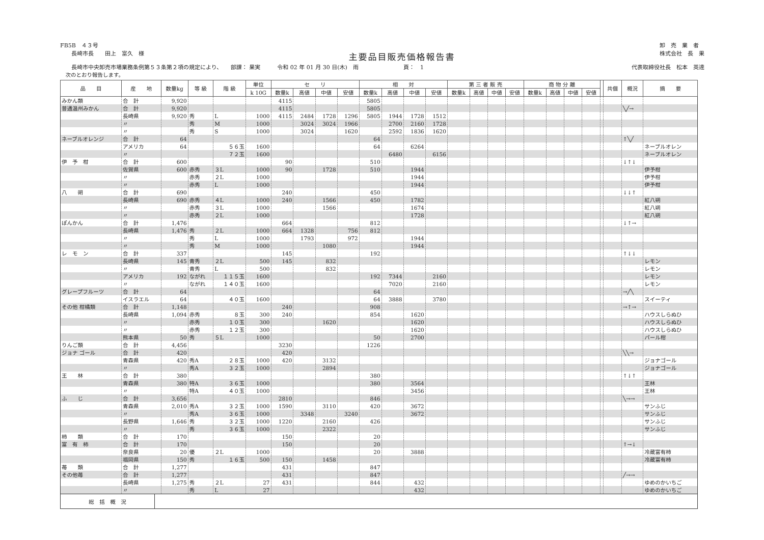FB5B　４３号
　　長崎市長　　田上　富久　様
主要品目販売価格報告書
卸　売　業　者
株式会社　長　果
　　長崎市中央卸売市場業務条例第５３条第２項の規定により、　　部課： 果実　　　令和 02 年 01 月 30 日(木)　雨　　　　　　　　頁：　1
代表取締役社長　松本　英達
　次のとおり報告します。
| 品 目 | 産 地 | 数量kg | 等 級 | 階 級 | 単位 | セ リ | | | | 相 対 | | | | 第 三 者 販 売 | | | | 商 物 分 離 | | | | | 共個 | 概況 | 摘 要 |
| --- | --- | --- | --- | --- | --- | --- | --- | --- | --- | --- | --- | --- | --- | --- | --- | --- | --- | --- | --- | --- | --- | --- | --- | --- | --- |
| | | | | | k 10G | 数量k | 高値 | 中値 | 安値 | 数量k | 高値 | 中値 | 安値 | 数量k | 高値 | 中値 | 安値 | 数量k | 高値 | 中値 | 安値 | | | | |
| みかん類 | 合 計 | 9,920 | | | | 4115 | | | | 5805 | | | | | | | | | | | | | | | |
| 普通温州みかん | 合 計 | 9,920 | | | | 4115 | | | | 5805 | | | | | | | | | | | | | | ╲╱→ | |
| | 長崎県 | 9,920 | 秀 | L | 1000 | 4115 | 2484 | 1728 | 1296 | 5805 | 1944 | 1728 | 1512 | | | | | | | | | | | | |
| | 〃 | | 秀 | M | 1000 | | 3024 | 3024 | 1966 | | 2700 | 2160 | 1728 | | | | | | | | | | | | |
| | 〃 | | 秀 | S | 1000 | | 3024 | | 1620 | | 2592 | 1836 | 1620 | | | | | | | | | | | | |
| ネーブルオレンジ | 合 計 | 64 | | | | | | | | 64 | | | | | | | | | | | | | | ↑╲╱ | |
| | アメリカ | 64 | | ５６玉 | 1600 | | | | | 64 | | 6264 | | | | | | | | | | | | | ネーブルオレン |
| | 〃 | | | ７２玉 | 1600 | | | | | | 6480 | | 6156 | | | | | | | | | | | | ネーブルオレン |
| 伊 予 柑 | 合 計 | 600 | | | | 90 | | | | 510 | | | | | | | | | | | | | | ↓↑↓ | |
| | 佐賀県 | 600 | 赤秀 | ３L | 1000 | 90 | | 1728 | | 510 | | 1944 | | | | | | | | | | | | | 伊予柑 |
| | 〃 | | 赤秀 | ２L | 1000 | | | | | | | 1944 | | | | | | | | | | | | | 伊予柑 |
| | 〃 | | 赤秀 | L | 1000 | | | | | | | 1944 | | | | | | | | | | | | | 伊予柑 |
| 八 朔 | 合 計 | 690 | | | | 240 | | | | 450 | | | | | | | | | | | | | | ↓↓↑ | |
| | 長崎県 | 690 | 赤秀 | ４L | 1000 | 240 | | 1566 | | 450 | | 1782 | | | | | | | | | | | | | 紅八朔 |
| | 〃 | | 赤秀 | ３L | 1000 | | | 1566 | | | | 1674 | | | | | | | | | | | | | 紅八朔 |
| | 〃 | | 赤秀 | ２L | 1000 | | | | | | | 1728 | | | | | | | | | | | | | 紅八朔 |
| ぽんかん | 合 計 | 1,476 | | | | 664 | | | | 812 | | | | | | | | | | | | | | ↓↑→ | |
| | 長崎県 | 1,476 | 秀 | ２L | 1000 | 664 | 1328 | | 756 | 812 | | | | | | | | | | | | | | | |
| | 〃 | | 秀 | L | 1000 | | 1793 | | 972 | | | 1944 | | | | | | | | | | | | | |
| | 〃 | | 秀 | M | 1000 | | | 1080 | | | | 1944 | | | | | | | | | | | | | |
| レ モ ン | 合 計 | 337 | | | | 145 | | | | 192 | | | | | | | | | | | | | | ↑↓↓ | |
| | 長崎県 | 145 | 青秀 | ２L | 500 | 145 | | 832 | | | | | | | | | | | | | | | | | レモン |
| | 〃 | | 青秀 | L | 500 | | | 832 | | | | | | | | | | | | | | | | | レモン |
| | アメリカ | 192 | ながれ | １１５玉 | 1600 | | | | | 192 | 7344 | | 2160 | | | | | | | | | | | | レモン |
| | 〃 | | ながれ | １４０玉 | 1600 | | | | | | 7020 | | 2160 | | | | | | | | | | | | レモン |
| グレープフルーツ | 合 計 | 64 | | | | | | | | 64 | | | | | | | | | | | | | | →╱╲ | |
| | イスラエル | 64 | | ４０玉 | 1600 | | | | | 64 | 3888 | | 3780 | | | | | | | | | | | | スイーティ |
| その他 柑橘類 | 合 計 | 1,148 | | | | 240 | | | | 908 | | | | | | | | | | | | | | →↑→ | |
| | 長崎県 | 1,094 | 赤秀 | ８玉 | 300 | 240 | | | | 854 | | 1620 | | | | | | | | | | | | | ハウスしらぬひ |
| | 〃 | | 赤秀 | １０玉 | 300 | | | 1620 | | | | 1620 | | | | | | | | | | | | | ハウスしらぬひ |
| | 〃 | | 赤秀 | １２玉 | 300 | | | | | | | 1620 | | | | | | | | | | | | | ハウスしらぬひ |
| | 熊本県 | 50 | 秀 | ５L | 1000 | | | | | 50 | | 2700 | | | | | | | | | | | | | パール柑 |
| りんご類 | 合 計 | 4,456 | | | | 3230 | | | | 1226 | | | | | | | | | | | | | | | |
| ジョナ ゴール | 合 計 | 420 | | | | 420 | | | | | | | | | | | | | | | | | | ╲╲→ | |
| | 青森県 | 420 | 秀A | ２８玉 | 1000 | 420 | | 3132 | | | | | | | | | | | | | | | | | ジョナゴール |
| | 〃 | | 秀A | ３２玉 | 1000 | | | 2894 | | | | | | | | | | | | | | | | | ジョナゴール |
| 王 林 | 合 計 | 380 | | | | | | | | 380 | | | | | | | | | | | | | | ↑↓↑ | |
| | 青森県 | 380 | 特A | ３６玉 | 1000 | | | | | 380 | | 3564 | | | | | | | | | | | | | 王林 |
| | 〃 | | 特A | ４０玉 | 1000 | | | | | | | 3456 | | | | | | | | | | | | | 王林 |
| ふ じ | 合 計 | 3,656 | | | | 2810 | | | | 846 | | | | | | | | | | | | | | ╲→→ | |
| | 青森県 | 2,010 | 秀A | ３２玉 | 1000 | 1590 | | 3110 | | 420 | | 3672 | | | | | | | | | | | | | サンふじ |
| | 〃 | | 秀A | ３６玉 | 1000 | | 3348 | | 3240 | | | 3672 | | | | | | | | | | | | | サンふじ |
| | 長野県 | 1,646 | 秀 | ３２玉 | 1000 | 1220 | | 2160 | | 426 | | | | | | | | | | | | | | | サンふじ |
| | 〃 | | 秀 | ３６玉 | 1000 | | | 2322 | | | | | | | | | | | | | | | | | サンふじ |
| 柿 類 | 合 計 | 170 | | | | 150 | | | | 20 | | | | | | | | | | | | | | | |
| 富 有 柿 | 合 計 | 170 | | | | 150 | | | | 20 | | | | | | | | | | | | | | ↑→↓ | |
| | 奈良県 | 20 | 優 | ２L | 1000 | | | | | 20 | | 3888 | | | | | | | | | | | | | 冷蔵富有柿 |
| | 福岡県 | 150 | 秀 | １６玉 | 500 | 150 | | 1458 | | | | | | | | | | | | | | | | | 冷蔵富有柿 |
| 苺 類 | 合 計 | 1,277 | | | | 431 | | | | 847 | | | | | | | | | | | | | | | |
| その他苺 | 合 計 | 1,277 | | | | 431 | | | | 847 | | | | | | | | | | | | | | ╱→→ | |
| | 長崎県 | 1,275 | 秀 | ２L | 27 | 431 | | | | 844 | | 432 | | | | | | | | | | | | | ゆめのかいちご |
| | 〃 | | 秀 | L | 27 | | | | | | | 432 | | | | | | | | | | | | | ゆめのかいちご |
| 総 括 概 況 | |